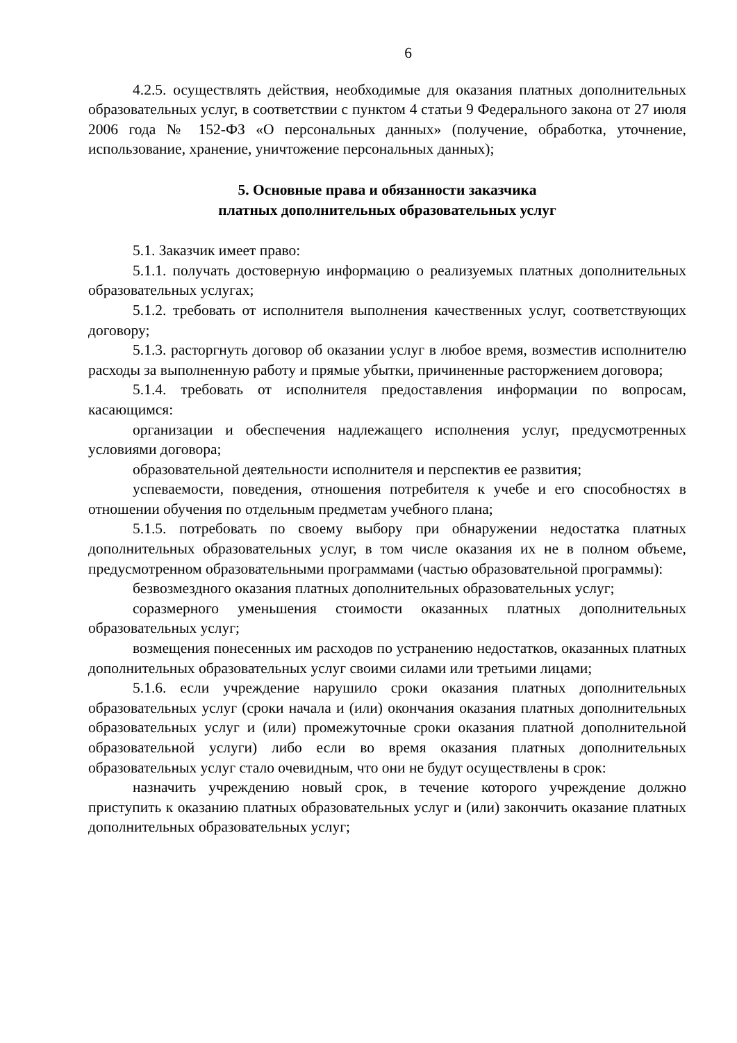6
4.2.5. осуществлять действия, необходимые для оказания платных дополнительных образовательных услуг, в соответствии с пунктом 4 статьи 9 Федерального закона от 27 июля 2006 года № 152-ФЗ «О персональных данных» (получение, обработка, уточнение, использование, хранение, уничтожение персональных данных);
5. Основные права и обязанности заказчика
платных дополнительных образовательных услуг
5.1. Заказчик имеет право:
5.1.1. получать достоверную информацию о реализуемых платных дополнительных образовательных услугах;
5.1.2. требовать от исполнителя выполнения качественных услуг, соответствующих договору;
5.1.3. расторгнуть договор об оказании услуг в любое время, возместив исполнителю расходы за выполненную работу и прямые убытки, причиненные расторжением договора;
5.1.4. требовать от исполнителя предоставления информации по вопросам, касающимся:
организации и обеспечения надлежащего исполнения услуг, предусмотренных условиями договора;
образовательной деятельности исполнителя и перспектив ее развития;
успеваемости, поведения, отношения потребителя к учебе и его способностях в отношении обучения по отдельным предметам учебного плана;
5.1.5. потребовать по своему выбору при обнаружении недостатка платных дополнительных образовательных услуг, в том числе оказания их не в полном объеме, предусмотренном образовательными программами (частью образовательной программы):
безвозмездного оказания платных дополнительных образовательных услуг;
соразмерного уменьшения стоимости оказанных платных дополнительных образовательных услуг;
возмещения понесенных им расходов по устранению недостатков, оказанных платных дополнительных образовательных услуг своими силами или третьими лицами;
5.1.6. если учреждение нарушило сроки оказания платных дополнительных образовательных услуг (сроки начала и (или) окончания оказания платных дополнительных образовательных услуг и (или) промежуточные сроки оказания платной дополнительной образовательной услуги) либо если во время оказания платных дополнительных образовательных услуг стало очевидным, что они не будут осуществлены в срок:
назначить учреждению новый срок, в течение которого учреждение должно приступить к оказанию платных образовательных услуг и (или) закончить оказание платных дополнительных образовательных услуг;